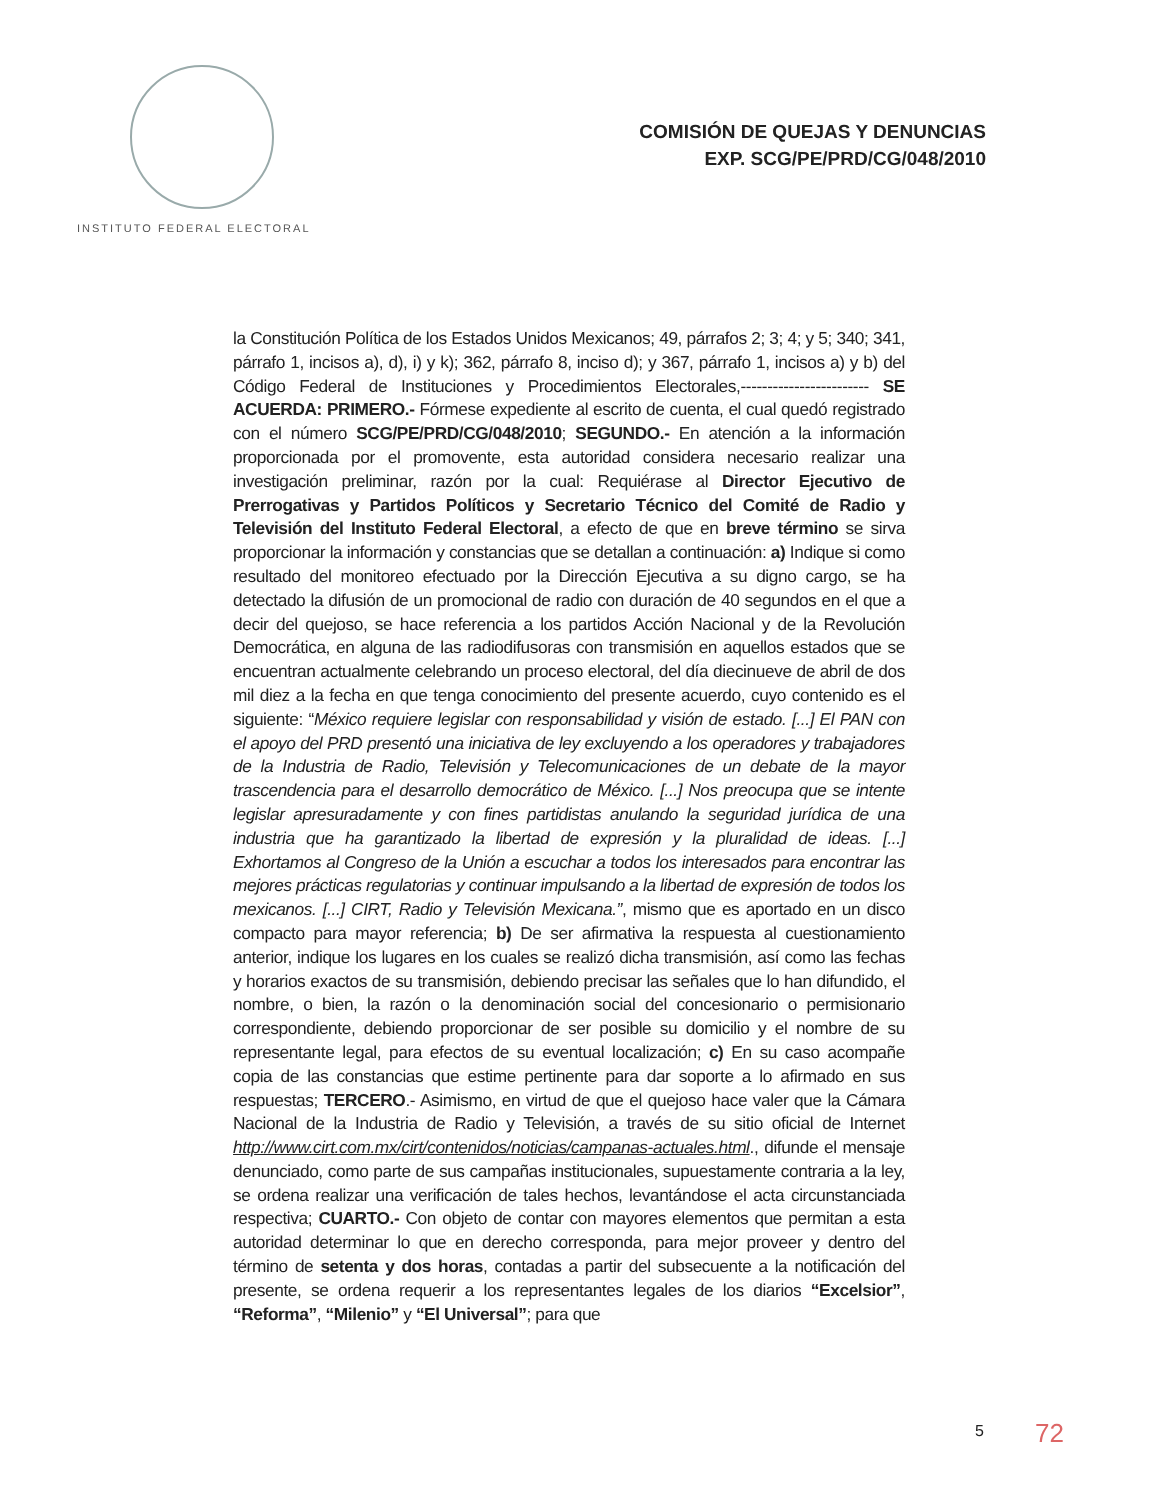INSTITUTO FEDERAL ELECTORAL
COMISIÓN DE QUEJAS Y DENUNCIAS
EXP. SCG/PE/PRD/CG/048/2010
la Constitución Política de los Estados Unidos Mexicanos; 49, párrafos 2; 3; 4; y 5; 340; 341, párrafo 1, incisos a), d), i) y k); 362, párrafo 8, inciso d); y 367, párrafo 1, incisos a) y b) del Código Federal de Instituciones y Procedimientos Electorales,------------------------ SE ACUERDA: PRIMERO.- Fórmese expediente al escrito de cuenta, el cual quedó registrado con el número SCG/PE/PRD/CG/048/2010; SEGUNDO.- En atención a la información proporcionada por el promovente, esta autoridad considera necesario realizar una investigación preliminar, razón por la cual: Requiérase al Director Ejecutivo de Prerrogativas y Partidos Políticos y Secretario Técnico del Comité de Radio y Televisión del Instituto Federal Electoral, a efecto de que en breve término se sirva proporcionar la información y constancias que se detallan a continuación: a) Indique si como resultado del monitoreo efectuado por la Dirección Ejecutiva a su digno cargo, se ha detectado la difusión de un promocional de radio con duración de 40 segundos en el que a decir del quejoso, se hace referencia a los partidos Acción Nacional y de la Revolución Democrática, en alguna de las radiodifusoras con transmisión en aquellos estados que se encuentran actualmente celebrando un proceso electoral, del día diecinueve de abril de dos mil diez a la fecha en que tenga conocimiento del presente acuerdo, cuyo contenido es el siguiente: “México requiere legislar con responsabilidad y visión de estado. [...] El PAN con el apoyo del PRD presentó una iniciativa de ley excluyendo a los operadores y trabajadores de la Industria de Radio, Televisión y Telecomunicaciones de un debate de la mayor trascendencia para el desarrollo democrático de México. [...] Nos preocupa que se intente legislar apresuradamente y con fines partidistas anulando la seguridad jurídica de una industria que ha garantizado la libertad de expresión y la pluralidad de ideas. [...] Exhortamos al Congreso de la Unión a escuchar a todos los interesados para encontrar las mejores prácticas regulatorias y continuar impulsando a la libertad de expresión de todos los mexicanos. [...] CIRT, Radio y Televisión Mexicana.”, mismo que es aportado en un disco compacto para mayor referencia; b) De ser afirmativa la respuesta al cuestionamiento anterior, indique los lugares en los cuales se realizó dicha transmisión, así como las fechas y horarios exactos de su transmisión, debiendo precisar las señales que lo han difundido, el nombre, o bien, la razón o la denominación social del concesionario o permisionario correspondiente, debiendo proporcionar de ser posible su domicilio y el nombre de su representante legal, para efectos de su eventual localización; c) En su caso acompañe copia de las constancias que estime pertinente para dar soporte a lo afirmado en sus respuestas; TERCERO.- Asimismo, en virtud de que el quejoso hace valer que la Cámara Nacional de la Industria de Radio y Televisión, a través de su sitio oficial de Internet http://www.cirt.com.mx/cirt/contenidos/noticias/campanas-actuales.html., difunde el mensaje denunciado, como parte de sus campañas institucionales, supuestamente contraria a la ley, se ordena realizar una verificación de tales hechos, levantándose el acta circunstanciada respectiva; CUARTO.- Con objeto de contar con mayores elementos que permitan a esta autoridad determinar lo que en derecho corresponda, para mejor proveer y dentro del término de setenta y dos horas, contadas a partir del subsecuente a la notificación del presente, se ordena requerir a los representantes legales de los diarios “Excelsior”, “Reforma”, “Milenio” y “El Universal”; para que
5 72